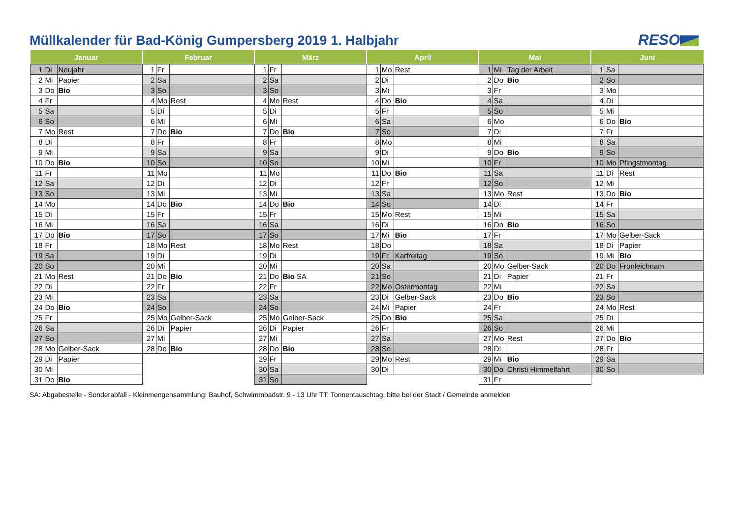Müllkalender für Bad-König Gumpersberg 2019 1. Halbjahr
RESO
| Januar | | | Februar | | | März | | | April | | | Mai | | | Juni | | |
| --- | --- | --- | --- | --- | --- | --- | --- | --- | --- | --- | --- | --- | --- | --- | --- | --- | --- |
| 1 | Di | Neujahr | 1 | Fr | | 1 | Fr | | 1 | Mo | Rest | 1 | Mi | Tag der Arbeit | 1 | Sa | |
| 2 | Mi | Papier | 2 | Sa | | 2 | Sa | | 2 | Di | | 2 | Do | Bio | 2 | So | |
| 3 | Do | Bio | 3 | So | | 3 | So | | 3 | Mi | | 3 | Fr | | 3 | Mo | |
| 4 | Fr | | 4 | Mo | Rest | 4 | Mo | Rest | 4 | Do | Bio | 4 | Sa | | 4 | Di | |
| 5 | Sa | | 5 | Di | | 5 | Di | | 5 | Fr | | 5 | So | | 5 | Mi | |
| 6 | So | | 6 | Mi | | 6 | Mi | | 6 | Sa | | 6 | Mo | | 6 | Do | Bio |
| 7 | Mo | Rest | 7 | Do | Bio | 7 | Do | Bio | 7 | So | | 7 | Di | | 7 | Fr | |
| 8 | Di | | 8 | Fr | | 8 | Fr | | 8 | Mo | | 8 | Mi | | 8 | Sa | |
| 9 | Mi | | 9 | Sa | | 9 | Sa | | 9 | Di | | 9 | Do | Bio | 9 | So | |
| 10 | Do | Bio | 10 | So | | 10 | So | | 10 | Mi | | 10 | Fr | | 10 | Mo | Pfingstmontag |
| 11 | Fr | | 11 | Mo | | 11 | Mo | | 11 | Do | Bio | 11 | Sa | | 11 | Di | Rest |
| 12 | Sa | | 12 | Di | | 12 | Di | | 12 | Fr | | 12 | So | | 12 | Mi | |
| 13 | So | | 13 | Mi | | 13 | Mi | | 13 | Sa | | 13 | Mo | Rest | 13 | Do | Bio |
| 14 | Mo | | 14 | Do | Bio | 14 | Do | Bio | 14 | So | | 14 | Di | | 14 | Fr | |
| 15 | Di | | 15 | Fr | | 15 | Fr | | 15 | Mo | Rest | 15 | Mi | | 15 | Sa | |
| 16 | Mi | | 16 | Sa | | 16 | Sa | | 16 | Di | | 16 | Do | Bio | 16 | So | |
| 17 | Do | Bio | 17 | So | | 17 | So | | 17 | Mi | Bio | 17 | Fr | | 17 | Mo | Gelber-Sack |
| 18 | Fr | | 18 | Mo | Rest | 18 | Mo | Rest | 18 | Do | | 18 | Sa | | 18 | Di | Papier |
| 19 | Sa | | 19 | Di | | 19 | Di | | 19 | Fr | Karfreitag | 19 | So | | 19 | Mi | Bio |
| 20 | So | | 20 | Mi | | 20 | Mi | | 20 | Sa | | 20 | Mo | Gelber-Sack | 20 | Do | Fronleichnam |
| 21 | Mo | Rest | 21 | Do | Bio | 21 | Do | Bio SA | 21 | So | | 21 | Di | Papier | 21 | Fr | |
| 22 | Di | | 22 | Fr | | 22 | Fr | | 22 | Mo | Ostermontag | 22 | Mi | | 22 | Sa | |
| 23 | Mi | | 23 | Sa | | 23 | Sa | | 23 | Di | Gelber-Sack | 23 | Do | Bio | 23 | So | |
| 24 | Do | Bio | 24 | So | | 24 | So | | 24 | Mi | Papier | 24 | Fr | | 24 | Mo | Rest |
| 25 | Fr | | 25 | Mo | Gelber-Sack | 25 | Mo | Gelber-Sack | 25 | Do | Bio | 25 | Sa | | 25 | Di | |
| 26 | Sa | | 26 | Di | Papier | 26 | Di | Papier | 26 | Fr | | 26 | So | | 26 | Mi | |
| 27 | So | | 27 | Mi | | 27 | Mi | | 27 | Sa | | 27 | Mo | Rest | 27 | Do | Bio |
| 28 | Mo | Gelber-Sack | 28 | Do | Bio | 28 | Do | Bio | 28 | So | | 28 | Di | | 28 | Fr | |
| 29 | Di | Papier | | | | 29 | Fr | | 29 | Mo | Rest | 29 | Mi | Bio | 29 | Sa | |
| 30 | Mi | | | | | 30 | Sa | | 30 | Di | | 30 | Do | Christi Himmelfahrt | 30 | So | |
| 31 | Do | Bio | | | | 31 | So | | | | | 31 | Fr | | | | |
SA: Abgabestelle - Sonderabfall - Kleinmengensammlung: Bauhof, Schwimmbadstr. 9 - 13 Uhr TT: Tonnentauschtag, bitte bei der Stadt / Gemeinde anmelden